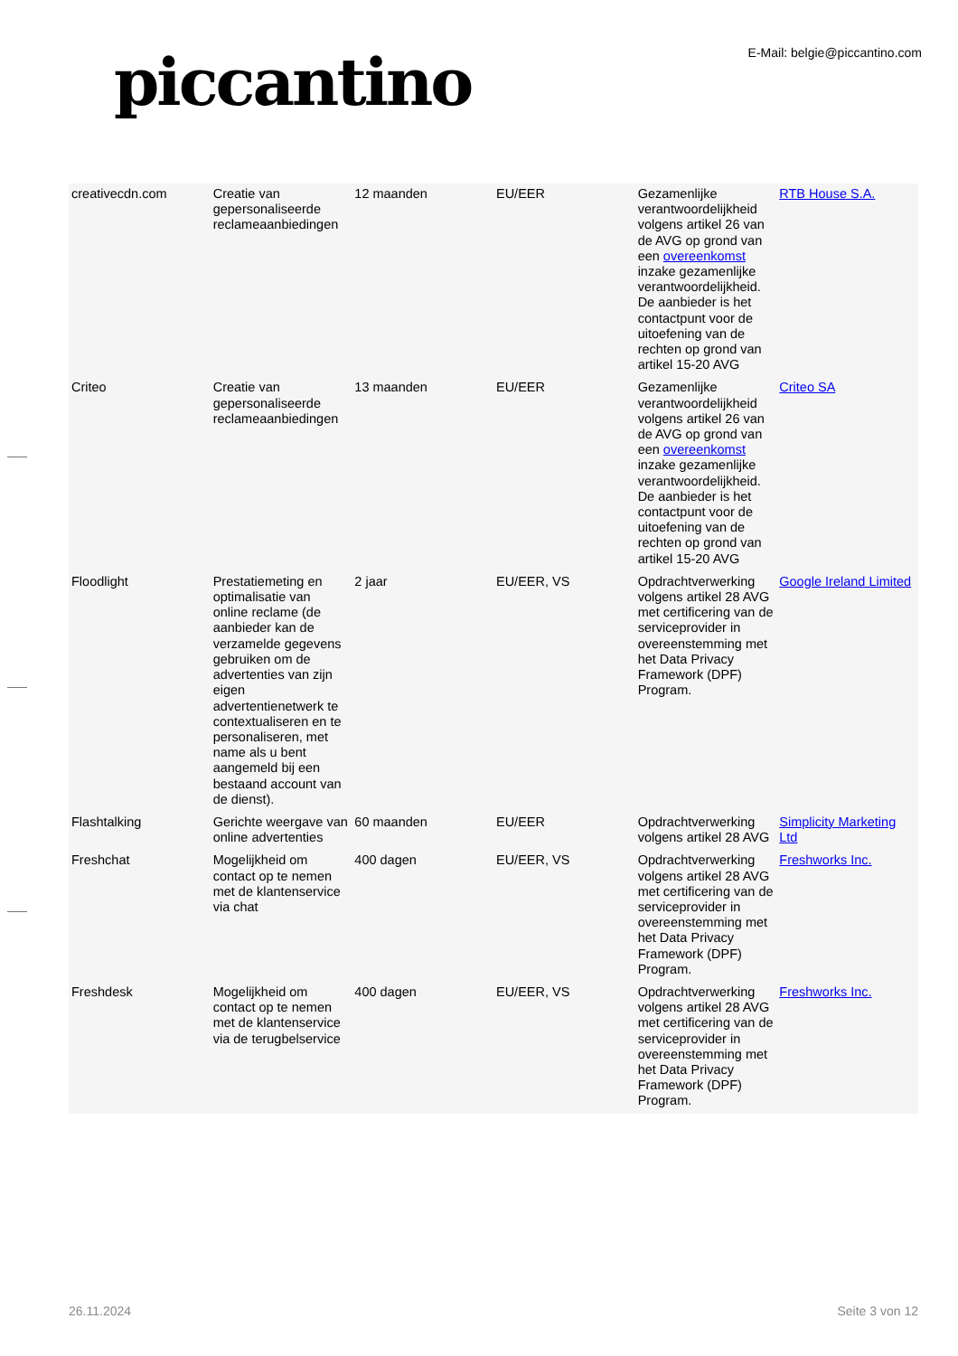piccantino
E-Mail: belgie@piccantino.com
| creativecdn.com | Creatie van gepersonaliseerde reclameaanbiedingen | 12 maanden | EU/EER | Gezamenlijke verantwoordelijkheid volgens artikel 26 van de AVG op grond van een overeenkomst inzake gezamenlijke verantwoordelijkheid. De aanbieder is het contactpunt voor de uitoefening van de rechten op grond van artikel 15-20 AVG | RTB House S.A. |
| Criteo | Creatie van gepersonaliseerde reclameaanbiedingen | 13 maanden | EU/EER | Gezamenlijke verantwoordelijkheid volgens artikel 26 van de AVG op grond van een overeenkomst inzake gezamenlijke verantwoordelijkheid. De aanbieder is het contactpunt voor de uitoefening van de rechten op grond van artikel 15-20 AVG | Criteo SA |
| Floodlight | Prestatiemeting en optimalisatie van online reclame (de aanbieder kan de verzamelde gegevens gebruiken om de advertenties van zijn eigen advertentienetwerk te contextualiseren en te personaliseren, met name als u bent aangemeld bij een bestaand account van de dienst). | 2 jaar | EU/EER, VS | Opdrachtverwerking volgens artikel 28 AVG met certificering van de serviceprovider in overeenstemming met het Data Privacy Framework (DPF) Program. | Google Ireland Limited |
| Flashtalking | Gerichte weergave van online advertenties | 60 maanden | EU/EER | Opdrachtverwerking volgens artikel 28 AVG | Simplicity Marketing Ltd |
| Freshchat | Mogelijkheid om contact op te nemen met de klantenservice via chat | 400 dagen | EU/EER, VS | Opdrachtverwerking volgens artikel 28 AVG met certificering van de serviceprovider in overeenstemming met het Data Privacy Framework (DPF) Program. | Freshworks Inc. |
| Freshdesk | Mogelijkheid om contact op te nemen met de klantenservice via de terugbelservice | 400 dagen | EU/EER, VS | Opdrachtverwerking volgens artikel 28 AVG met certificering van de serviceprovider in overeenstemming met het Data Privacy Framework (DPF) Program. | Freshworks Inc. |
26.11.2024 Seite 3 von 12